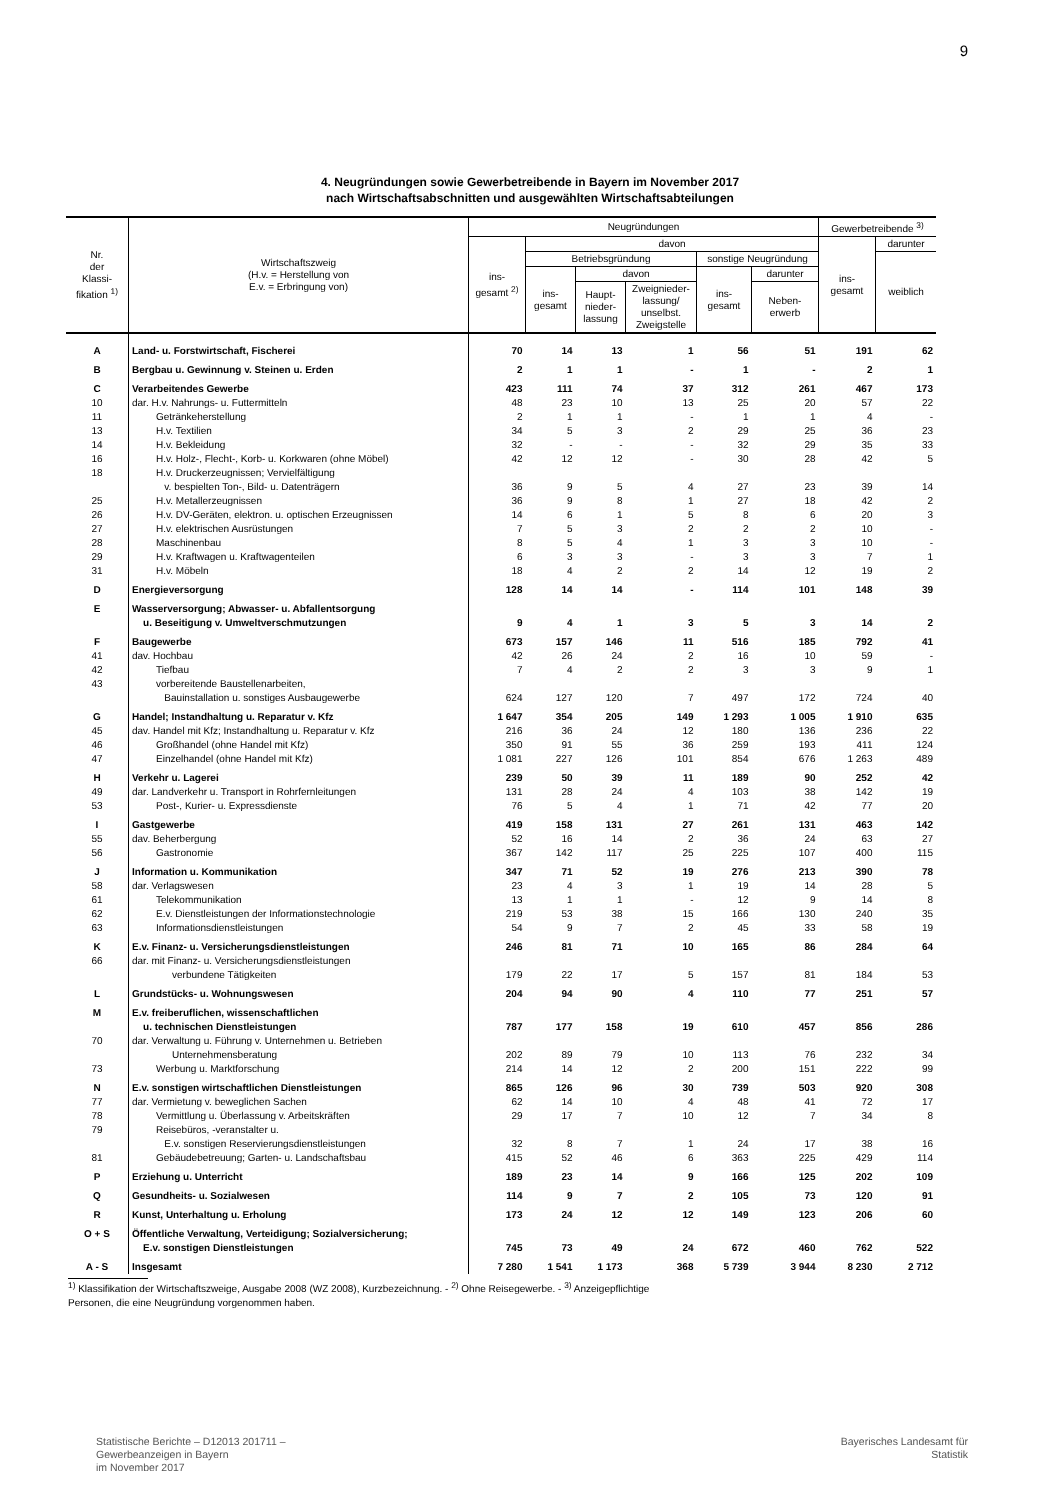9
4. Neugründungen sowie Gewerbetreibende in Bayern im November 2017
nach Wirtschaftsabschnitten und ausgewählten Wirtschaftsabteilungen
| Nr. der Klassi- fikation <sup>1)</sup> | Wirtschaftszweig (H.v. = Herstellung von E.v. = Erbringung von) | Neugründungen | | | | | | Gewerbetreibende <sup>3)</sup> | |
| --- | --- | --- | --- | --- | --- | --- | --- | --- | --- |
| | | ins- gesamt <sup>2)</sup> | davon | | | | | ins- gesamt | darunter |
| | | | Betriebsgründung | | | sonstige Neugründung | | | weiblich |
| | | | ins- gesamt | davon | | ins- gesamt | darunter | | |
| | | | | Haupt- nieder- lassung | Zweignieder- lassung/ unselbst. Zweigstelle | | Neben- erwerb | | |
| A | Land- u. Forstwirtschaft, Fischerei | 70 | 14 | 13 | 1 | 56 | 51 | 191 | 62 |
| B | Bergbau u. Gewinnung v. Steinen u. Erden | 2 | 1 | 1 | - | 1 | - | 2 | 1 |
| C | Verarbeitendes Gewerbe | 423 | 111 | 74 | 37 | 312 | 261 | 467 | 173 |
| 10 | dar. H.v. Nahrungs- u. Futtermitteln | 48 | 23 | 10 | 13 | 25 | 20 | 57 | 22 |
| 11 | Getränkeherstellung | 2 | 1 | 1 | - | 1 | 1 | 4 | - |
| 13 | H.v. Textilien | 34 | 5 | 3 | 2 | 29 | 25 | 36 | 23 |
| 14 | H.v. Bekleidung | 32 | - | - | - | 32 | 29 | 35 | 33 |
| 16 | H.v. Holz-, Flecht-, Korb- u. Korkwaren (ohne Möbel) | 42 | 12 | 12 | - | 30 | 28 | 42 | 5 |
| 18 | H.v. Druckerzeugnissen; Vervielfältigung v. bespielten Ton-, Bild- u. Datenträgern | 36 | 9 | 5 | 4 | 27 | 23 | 39 | 14 |
| 25 | H.v. Metallerzeugnissen | 36 | 9 | 8 | 1 | 27 | 18 | 42 | 2 |
| 26 | H.v. DV-Geräten, elektron. u. optischen Erzeugnissen | 14 | 6 | 1 | 5 | 8 | 6 | 20 | 3 |
| 27 | H.v. elektrischen Ausrüstungen | 7 | 5 | 3 | 2 | 2 | 2 | 10 | - |
| 28 | Maschinenbau | 8 | 5 | 4 | 1 | 3 | 3 | 10 | - |
| 29 | H.v. Kraftwagen u. Kraftwagenteilen | 6 | 3 | 3 | - | 3 | 3 | 7 | 1 |
| 31 | H.v. Möbeln | 18 | 4 | 2 | 2 | 14 | 12 | 19 | 2 |
| D | Energieversorgung | 128 | 14 | 14 | - | 114 | 101 | 148 | 39 |
| E | Wasserversorgung; Abwasser- u. Abfallentsorgung u. Beseitigung v. Umweltverschmutzungen | 9 | 4 | 1 | 3 | 5 | 3 | 14 | 2 |
| F | Baugewerbe | 673 | 157 | 146 | 11 | 516 | 185 | 792 | 41 |
| 41 | dav. Hochbau | 42 | 26 | 24 | 2 | 16 | 10 | 59 | - |
| 42 | Tiefbau | 7 | 4 | 2 | 2 | 3 | 3 | 9 | 1 |
| 43 | vorbereitende Baustellenarbeiten, Bauinstallation u. sonstiges Ausbaugewerbe | 624 | 127 | 120 | 7 | 497 | 172 | 724 | 40 |
| G | Handel; Instandhaltung u. Reparatur v. Kfz | 1 647 | 354 | 205 | 149 | 1 293 | 1 005 | 1 910 | 635 |
| 45 | dav. Handel mit Kfz; Instandhaltung u. Reparatur v. Kfz | 216 | 36 | 24 | 12 | 180 | 136 | 236 | 22 |
| 46 | Großhandel (ohne Handel mit Kfz) | 350 | 91 | 55 | 36 | 259 | 193 | 411 | 124 |
| 47 | Einzelhandel (ohne Handel mit Kfz) | 1 081 | 227 | 126 | 101 | 854 | 676 | 1 263 | 489 |
| H | Verkehr u. Lagerei | 239 | 50 | 39 | 11 | 189 | 90 | 252 | 42 |
| 49 | dar. Landverkehr u. Transport in Rohrfernleitungen | 131 | 28 | 24 | 4 | 103 | 38 | 142 | 19 |
| 53 | Post-, Kurier- u. Expressdienste | 76 | 5 | 4 | 1 | 71 | 42 | 77 | 20 |
| I | Gastgewerbe | 419 | 158 | 131 | 27 | 261 | 131 | 463 | 142 |
| 55 | dav. Beherbergung | 52 | 16 | 14 | 2 | 36 | 24 | 63 | 27 |
| 56 | Gastronomie | 367 | 142 | 117 | 25 | 225 | 107 | 400 | 115 |
| J | Information u. Kommunikation | 347 | 71 | 52 | 19 | 276 | 213 | 390 | 78 |
| 58 | dar. Verlagswesen | 23 | 4 | 3 | 1 | 19 | 14 | 28 | 5 |
| 61 | Telekommunikation | 13 | 1 | 1 | - | 12 | 9 | 14 | 8 |
| 62 | E.v. Dienstleistungen der Informationstechnologie | 219 | 53 | 38 | 15 | 166 | 130 | 240 | 35 |
| 63 | Informationsdienstleistungen | 54 | 9 | 7 | 2 | 45 | 33 | 58 | 19 |
| K | E.v. Finanz- u. Versicherungsdienstleistungen | 246 | 81 | 71 | 10 | 165 | 86 | 284 | 64 |
| 66 | dar. mit Finanz- u. Versicherungsdienstleistungen verbundene Tätigkeiten | 179 | 22 | 17 | 5 | 157 | 81 | 184 | 53 |
| L | Grundstücks- u. Wohnungswesen | 204 | 94 | 90 | 4 | 110 | 77 | 251 | 57 |
| M | E.v. freiberuflichen, wissenschaftlichen u. technischen Dienstleistungen | 787 | 177 | 158 | 19 | 610 | 457 | 856 | 286 |
| 70 | dar. Verwaltung u. Führung v. Unternehmen u. Betrieben Unternehmensberatung | 202 | 89 | 79 | 10 | 113 | 76 | 232 | 34 |
| 73 | Werbung u. Marktforschung | 214 | 14 | 12 | 2 | 200 | 151 | 222 | 99 |
| N | E.v. sonstigen wirtschaftlichen Dienstleistungen | 865 | 126 | 96 | 30 | 739 | 503 | 920 | 308 |
| 77 | dar. Vermietung v. beweglichen Sachen | 62 | 14 | 10 | 4 | 48 | 41 | 72 | 17 |
| 78 | Vermittlung u. Überlassung v. Arbeitskräften | 29 | 17 | 7 | 10 | 12 | 7 | 34 | 8 |
| 79 | Reisebüros, -veranstalter u. E.v. sonstigen Reservierungsdienstleistungen | 32 | 8 | 7 | 1 | 24 | 17 | 38 | 16 |
| 81 | Gebäudebetreuung; Garten- u. Landschaftsbau | 415 | 52 | 46 | 6 | 363 | 225 | 429 | 114 |
| P | Erziehung u. Unterricht | 189 | 23 | 14 | 9 | 166 | 125 | 202 | 109 |
| Q | Gesundheits- u. Sozialwesen | 114 | 9 | 7 | 2 | 105 | 73 | 120 | 91 |
| R | Kunst, Unterhaltung u. Erholung | 173 | 24 | 12 | 12 | 149 | 123 | 206 | 60 |
| O + S | Öffentliche Verwaltung, Verteidigung; Sozialversicherung; E.v. sonstigen Dienstleistungen | 745 | 73 | 49 | 24 | 672 | 460 | 762 | 522 |
| A - S | Insgesamt | 7 280 | 1 541 | 1 173 | 368 | 5 739 | 3 944 | 8 230 | 2 712 |
<sup>1)</sup> Klassifikation der Wirtschaftszweige, Ausgabe 2008 (WZ 2008), Kurzbezeichnung. - <sup>2)</sup> Ohne Reisegewerbe. - <sup>3)</sup> Anzeigepflichtige
Personen, die eine Neugründung vorgenommen haben.
Statistische Berichte – D12013 201711 –
Gewerbeanzeigen in Bayern
im November 2017
Bayerisches Landesamt für
Statistik